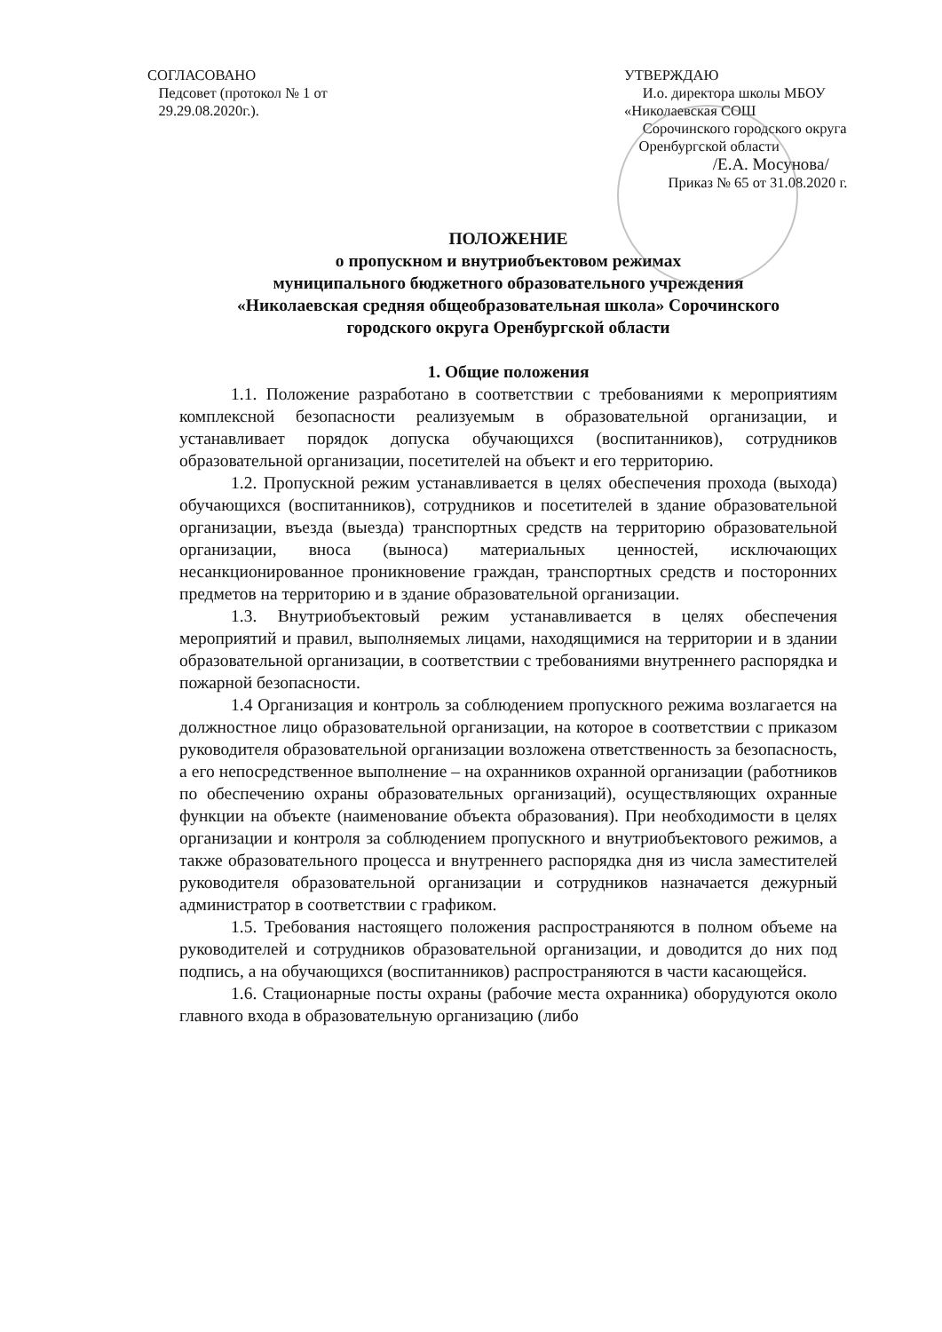СОГЛАСОВАНО
Педсовет (протокол № 1 от
29.29.08.2020г.).
УТВЕРЖДАЮ
И.о. директора школы МБОУ
«Николаевская СОШ
Сорочинского городского округа
Оренбургской области
/Е.А. Мосунова/
Приказ № 65 от 31.08.2020 г.
ПОЛОЖЕНИЕ
о пропускном и внутриобъектовом режимах
муниципального бюджетного образовательного учреждения
«Николаевская средняя общеобразовательная школа» Сорочинского
городского округа Оренбургской области
1. Общие положения
1.1. Положение разработано в соответствии с требованиями к мероприятиям комплексной безопасности реализуемым в образовательной организации, и устанавливает порядок допуска обучающихся (воспитанников), сотрудников образовательной организации, посетителей на объект и его территорию.
1.2. Пропускной режим устанавливается в целях обеспечения прохода (выхода) обучающихся (воспитанников), сотрудников и посетителей в здание образовательной организации, въезда (выезда) транспортных средств на территорию образовательной организации, вноса (выноса) материальных ценностей, исключающих несанкционированное проникновение граждан, транспортных средств и посторонних предметов на территорию и в здание образовательной организации.
1.3. Внутриобъектовый режим устанавливается в целях обеспечения мероприятий и правил, выполняемых лицами, находящимися на территории и в здании образовательной организации, в соответствии с требованиями внутреннего распорядка и пожарной безопасности.
1.4 Организация и контроль за соблюдением пропускного режима возлагается на должностное лицо образовательной организации, на которое в соответствии с приказом руководителя образовательной организации возложена ответственность за безопасность, а его непосредственное выполнение – на охранников охранной организации (работников по обеспечению охраны образовательных организаций), осуществляющих охранные функции на объекте (наименование объекта образования). При необходимости в целях организации и контроля за соблюдением пропускного и внутриобъектового режимов, а также образовательного процесса и внутреннего распорядка дня из числа заместителей руководителя образовательной организации и сотрудников назначается дежурный администратор в соответствии с графиком.
1.5. Требования настоящего положения распространяются в полном объеме на руководителей и сотрудников образовательной организации, и доводится до них под подпись, а на обучающихся (воспитанников) распространяются в части касающейся.
1.6. Стационарные посты охраны (рабочие места охранника) оборудуются около главного входа в образовательную организацию (либо